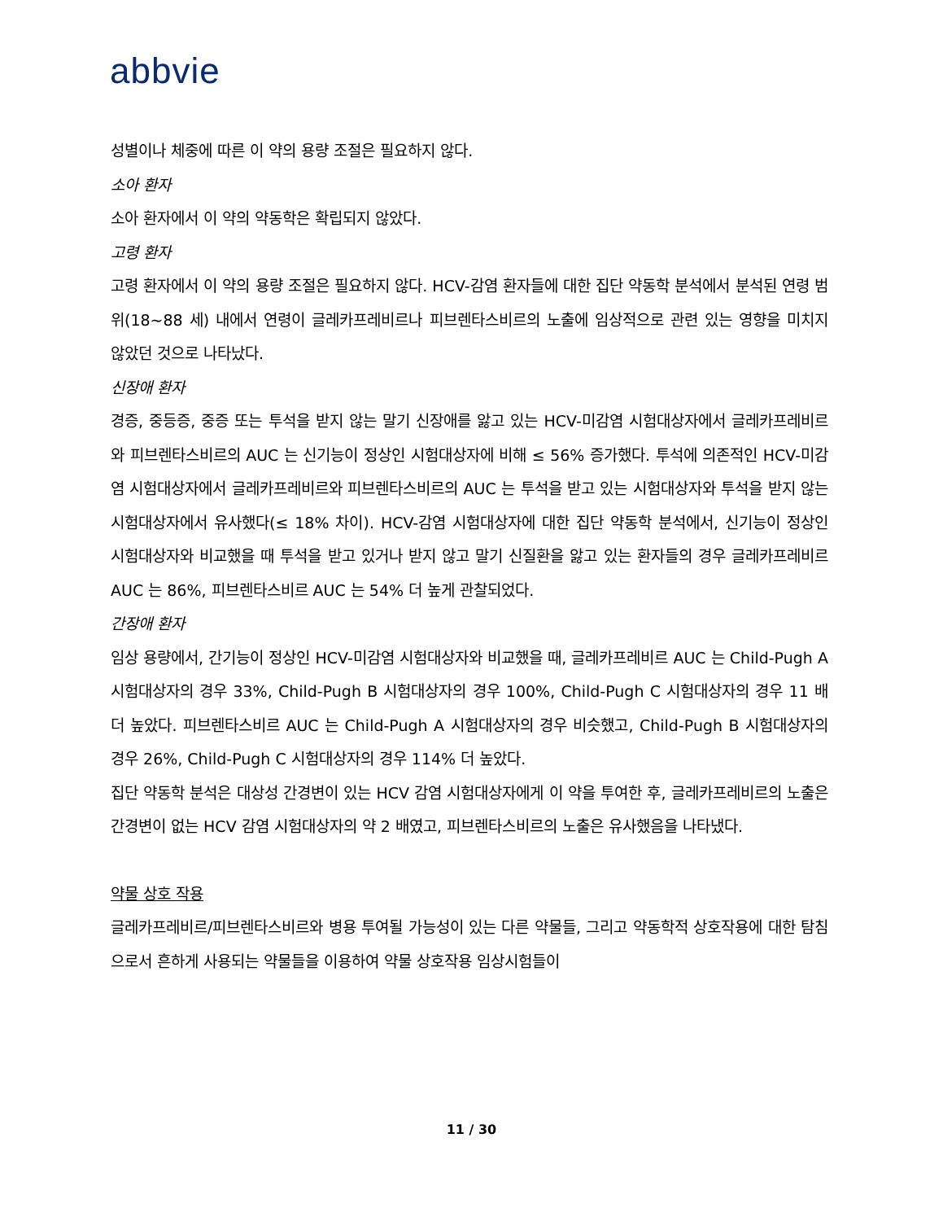abbvie
성별이나 체중에 따른 이 약의 용량 조절은 필요하지 않다.
소아 환자
소아 환자에서 이 약의 약동학은 확립되지 않았다.
고령 환자
고령 환자에서 이 약의 용량 조절은 필요하지 않다. HCV-감염 환자들에 대한 집단 약동학 분석에서 분석된 연령 범위(18~88 세) 내에서 연령이 글레카프레비르나 피브렌타스비르의 노출에 임상적으로 관련 있는 영향을 미치지 않았던 것으로 나타났다.
신장애 환자
경증, 중등증, 중증 또는 투석을 받지 않는 말기 신장애를 앓고 있는 HCV-미감염 시험대상자에서 글레카프레비르와 피브렌타스비르의 AUC 는 신기능이 정상인 시험대상자에 비해 ≤ 56% 증가했다. 투석에 의존적인 HCV-미감염 시험대상자에서 글레카프레비르와 피브렌타스비르의 AUC 는 투석을 받고 있는 시험대상자와 투석을 받지 않는 시험대상자에서 유사했다(≤ 18% 차이). HCV-감염 시험대상자에 대한 집단 약동학 분석에서, 신기능이 정상인 시험대상자와 비교했을 때 투석을 받고 있거나 받지 않고 말기 신질환을 앓고 있는 환자들의 경우 글레카프레비르 AUC 는 86%, 피브렌타스비르 AUC 는 54% 더 높게 관찰되었다.
간장애 환자
임상 용량에서, 간기능이 정상인 HCV-미감염 시험대상자와 비교했을 때, 글레카프레비르 AUC 는 Child-Pugh A 시험대상자의 경우 33%, Child-Pugh B 시험대상자의 경우 100%, Child-Pugh C 시험대상자의 경우 11 배 더 높았다. 피브렌타스비르 AUC 는 Child-Pugh A 시험대상자의 경우 비슷했고, Child-Pugh B 시험대상자의 경우 26%, Child-Pugh C 시험대상자의 경우 114% 더 높았다.
집단 약동학 분석은 대상성 간경변이 있는 HCV 감염 시험대상자에게 이 약을 투여한 후, 글레카프레비르의 노출은 간경변이 없는 HCV 감염 시험대상자의 약 2 배였고, 피브렌타스비르의 노출은 유사했음을 나타냈다.
약물 상호 작용
글레카프레비르/피브렌타스비르와 병용 투여될 가능성이 있는 다른 약물들, 그리고 약동학적 상호작용에 대한 탐침으로서 흔하게 사용되는 약물들을 이용하여 약물 상호작용 임상시험들이
11 / 30